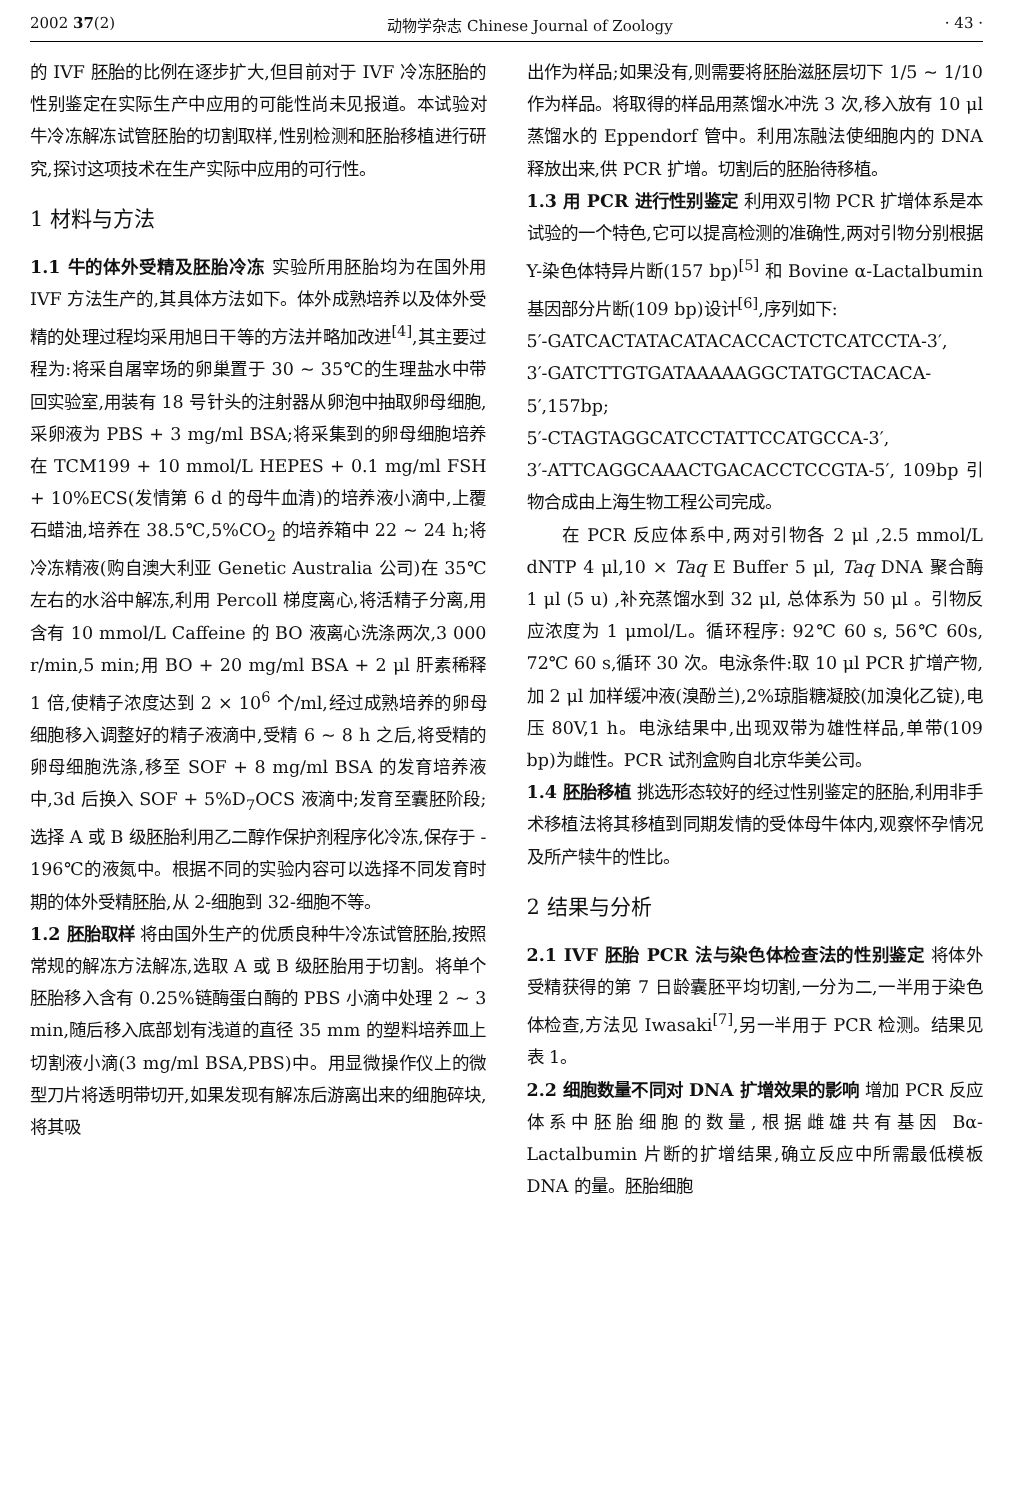2002 37(2) 动物学杂志 Chinese Journal of Zoology · 43 ·
的 IVF 胚胎的比例在逐步扩大,但目前对于 IVF 冷冻胚胎的性别鉴定在实际生产中应用的可能性尚未见报道。本试验对牛冷冻解冻试管胚胎的切割取样,性别检测和胚胎移植进行研究,探讨这项技术在生产实际中应用的可行性。
1 材料与方法
1.1 牛的体外受精及胚胎冷冻 实验所用胚胎均为在国外用 IVF 方法生产的,其具体方法如下。体外成熟培养以及体外受精的处理过程均采用旭日干等的方法并略加改进<sup>[4]</sup>,其主要过程为:将采自屠宰场的卵巢置于 30 ~ 35℃的生理盐水中带回实验室,用装有 18 号针头的注射器从卵泡中抽取卵母细胞,采卵液为 PBS + 3 mg/ml BSA;将采集到的卵母细胞培养在 TCM199 + 10 mmol/L HEPES + 0.1 mg/ml FSH + 10%ECS(发情第 6 d 的母牛血清)的培养液小滴中,上覆石蜡油,培养在 38.5℃,5%CO<sub>2</sub> 的培养箱中 22 ~ 24 h;将冷冻精液(购自澳大利亚 Genetic Australia 公司)在 35℃左右的水浴中解冻,利用 Percoll 梯度离心,将活精子分离,用含有 10 mmol/L Caffeine 的 BO 液离心洗涤两次,3 000 r/min,5 min;用 BO + 20 mg/ml BSA + 2 μl 肝素稀释 1 倍,使精子浓度达到 2 × 10<sup>6</sup> 个/ml,经过成熟培养的卵母细胞移入调整好的精子液滴中,受精 6 ~ 8 h 之后,将受精的卵母细胞洗涤,移至 SOF + 8 mg/ml BSA 的发育培养液中,3d 后换入 SOF + 5%D<sub>7</sub>OCS 液滴中;发育至囊胚阶段;选择 A 或 B 级胚胎利用乙二醇作保护剂程序化冷冻,保存于 - 196℃的液氮中。根据不同的实验内容可以选择不同发育时期的体外受精胚胎,从 2-细胞到 32-细胞不等。
1.2 胚胎取样 将由国外生产的优质良种牛冷冻试管胚胎,按照常规的解冻方法解冻,选取 A 或 B 级胚胎用于切割。将单个胚胎移入含有 0.25%链酶蛋白酶的 PBS 小滴中处理 2 ~ 3 min,随后移入底部划有浅道的直径 35 mm 的塑料培养皿上切割液小滴(3 mg/ml BSA,PBS)中。用显微操作仪上的微型刀片将透明带切开,如果发现有解冻后游离出来的细胞碎块,将其吸
出作为样品;如果没有,则需要将胚胎滋胚层切下 1/5 ~ 1/10 作为样品。将取得的样品用蒸馏水冲洗 3 次,移入放有 10 μl 蒸馏水的 Eppendorf 管中。利用冻融法使细胞内的 DNA 释放出来,供 PCR 扩增。切割后的胚胎待移植。
1.3 用 PCR 进行性别鉴定 利用双引物 PCR 扩增体系是本试验的一个特色,它可以提高检测的准确性,两对引物分别根据 Y-染色体特异片断(157 bp)<sup>[5]</sup> 和 Bovine α-Lactalbumin 基因部分片断(109 bp)设计<sup>[6]</sup>,序列如下:
5′-GATCACTATACATACACCACTCTCATCCTA-3′,
3′-GATCTTGTGATAAAAAGGCTATGCTACACA-5′,157bp;
5′-CTAGTAGGCATCCTATTCCATGCCA-3′,
3′-ATTCAGGCAAACTGACACCTCCGTA-5′, 109bp 引物合成由上海生物工程公司完成。
在 PCR 反应体系中,两对引物各 2 μl ,2.5 mmol/L dNTP 4 μl,10 × Taq E Buffer 5 μl, Taq DNA 聚合酶 1 μl (5 u) ,补充蒸馏水到 32 μl, 总体系为 50 μl 。引物反应浓度为 1 μmol/L。循环程序: 92℃ 60 s, 56℃ 60s, 72℃ 60 s,循环 30 次。电泳条件:取 10 μl PCR 扩增产物,加 2 μl 加样缓冲液(溴酚兰),2%琼脂糖凝胶(加溴化乙锭),电压 80V,1 h。电泳结果中,出现双带为雄性样品,单带(109 bp)为雌性。PCR 试剂盒购自北京华美公司。
1.4 胚胎移植 挑选形态较好的经过性别鉴定的胚胎,利用非手术移植法将其移植到同期发情的受体母牛体内,观察怀孕情况及所产犊牛的性比。
2 结果与分析
2.1 IVF 胚胎 PCR 法与染色体检查法的性别鉴定 将体外受精获得的第 7 日龄囊胚平均切割,一分为二,一半用于染色体检查,方法见 Iwasaki<sup>[7]</sup>,另一半用于 PCR 检测。结果见表 1。
2.2 细胞数量不同对 DNA 扩增效果的影响 增加 PCR 反应体系中胚胎细胞的数量,根据雌雄共有基因 Bα-Lactalbumin 片断的扩增结果,确立反应中所需最低模板 DNA 的量。胚胎细胞